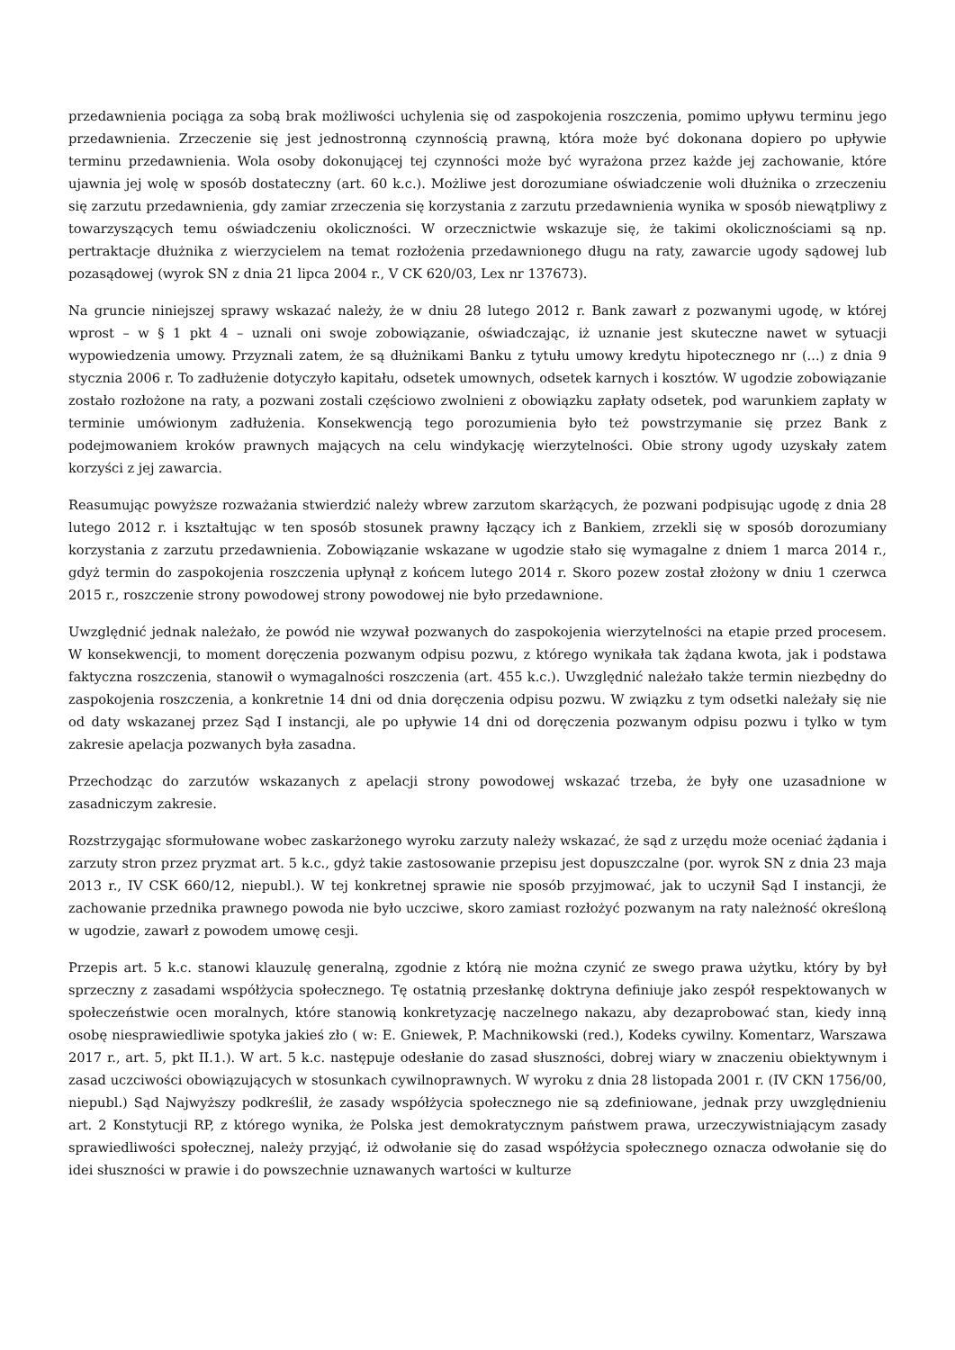przedawnienia pociąga za sobą brak możliwości uchylenia się od zaspokojenia roszczenia, pomimo upływu terminu jego przedawnienia. Zrzeczenie się jest jednostronną czynnością prawną, która może być dokonana dopiero po upływie terminu przedawnienia. Wola osoby dokonującej tej czynności może być wyrażona przez każde jej zachowanie, które ujawnia jej wolę w sposób dostateczny (art. 60 k.c.). Możliwe jest dorozumiane oświadczenie woli dłużnika o zrzeczeniu się zarzutu przedawnienia, gdy zamiar zrzeczenia się korzystania z zarzutu przedawnienia wynika w sposób niewątpliwy z towarzyszących temu oświadczeniu okoliczności. W orzecznictwie wskazuje się, że takimi okolicznościami są np. pertraktacje dłużnika z wierzycielem na temat rozłożenia przedawnionego długu na raty, zawarcie ugody sądowej lub pozasądowej (wyrok SN z dnia 21 lipca 2004 r., V CK 620/03, Lex nr 137673).
Na gruncie niniejszej sprawy wskazać należy, że w dniu 28 lutego 2012 r. Bank zawarł z pozwanymi ugodę, w której wprost – w § 1 pkt 4 – uznali oni swoje zobowiązanie, oświadczając, iż uznanie jest skuteczne nawet w sytuacji wypowiedzenia umowy. Przyznali zatem, że są dłużnikami Banku z tytułu umowy kredytu hipotecznego nr (...) z dnia 9 stycznia 2006 r. To zadłużenie dotyczyło kapitału, odsetek umownych, odsetek karnych i kosztów. W ugodzie zobowiązanie zostało rozłożone na raty, a pozwani zostali częściowo zwolnieni z obowiązku zapłaty odsetek, pod warunkiem zapłaty w terminie umówionym zadłużenia. Konsekwencją tego porozumienia było też powstrzymanie się przez Bank z podejmowaniem kroków prawnych mających na celu windykację wierzytelności. Obie strony ugody uzyskały zatem korzyści z jej zawarcia.
Reasumując powyższe rozważania stwierdzić należy wbrew zarzutom skarżących, że pozwani podpisując ugodę z dnia 28 lutego 2012 r. i kształtując w ten sposób stosunek prawny łączący ich z Bankiem, zrzekli się w sposób dorozumiany korzystania z zarzutu przedawnienia. Zobowiązanie wskazane w ugodzie stało się wymagalne z dniem 1 marca 2014 r., gdyż termin do zaspokojenia roszczenia upłynął z końcem lutego 2014 r. Skoro pozew został złożony w dniu 1 czerwca 2015 r., roszczenie strony powodowej strony powodowej nie było przedawnione.
Uwzględnić jednak należało, że powód nie wzywał pozwanych do zaspokojenia wierzytelności na etapie przed procesem. W konsekwencji, to moment doręczenia pozwanym odpisu pozwu, z którego wynikała tak żądana kwota, jak i podstawa faktyczna roszczenia, stanowił o wymagalności roszczenia (art. 455 k.c.). Uwzględnić należało także termin niezbędny do zaspokojenia roszczenia, a konkretnie 14 dni od dnia doręczenia odpisu pozwu. W związku z tym odsetki należały się nie od daty wskazanej przez Sąd I instancji, ale po upływie 14 dni od doręczenia pozwanym odpisu pozwu i tylko w tym zakresie apelacja pozwanych była zasadna.
Przechodząc do zarzutów wskazanych z apelacji strony powodowej wskazać trzeba, że były one uzasadnione w zasadniczym zakresie.
Rozstrzygając sformułowane wobec zaskarżonego wyroku zarzuty należy wskazać, że sąd z urzędu może oceniać żądania i zarzuty stron przez pryzmat art. 5 k.c., gdyż takie zastosowanie przepisu jest dopuszczalne (por. wyrok SN z dnia 23 maja 2013 r., IV CSK 660/12, niepubl.). W tej konkretnej sprawie nie sposób przyjmować, jak to uczynił Sąd I instancji, że zachowanie przednika prawnego powoda nie było uczciwe, skoro zamiast rozłożyć pozwanym na raty należność określoną w ugodzie, zawarł z powodem umowę cesji.
Przepis art. 5 k.c. stanowi klauzulę generalną, zgodnie z którą nie można czynić ze swego prawa użytku, który by był sprzeczny z zasadami współżycia społecznego. Tę ostatnią przesłankę doktryna definiuje jako zespół respektowanych w społeczeństwie ocen moralnych, które stanowią konkretyzację naczelnego nakazu, aby dezaprobować stan, kiedy inną osobę niesprawiedliwie spotyka jakieś zło ( w: E. Gniewek, P. Machnikowski (red.), Kodeks cywilny. Komentarz, Warszawa 2017 r., art. 5, pkt II.1.). W art. 5 k.c. następuje odesłanie do zasad słuszności, dobrej wiary w znaczeniu obiektywnym i zasad uczciwości obowiązujących w stosunkach cywilnoprawnych. W wyroku z dnia 28 listopada 2001 r. (IV CKN 1756/00, niepubl.) Sąd Najwyższy podkreślił, że zasady współżycia społecznego nie są zdefiniowane, jednak przy uwzględnieniu art. 2 Konstytucji RP, z którego wynika, że Polska jest demokratycznym państwem prawa, urzeczywistniającym zasady sprawiedliwości społecznej, należy przyjąć, iż odwołanie się do zasad współżycia społecznego oznacza odwołanie się do idei słuszności w prawie i do powszechnie uznawanych wartości w kulturze